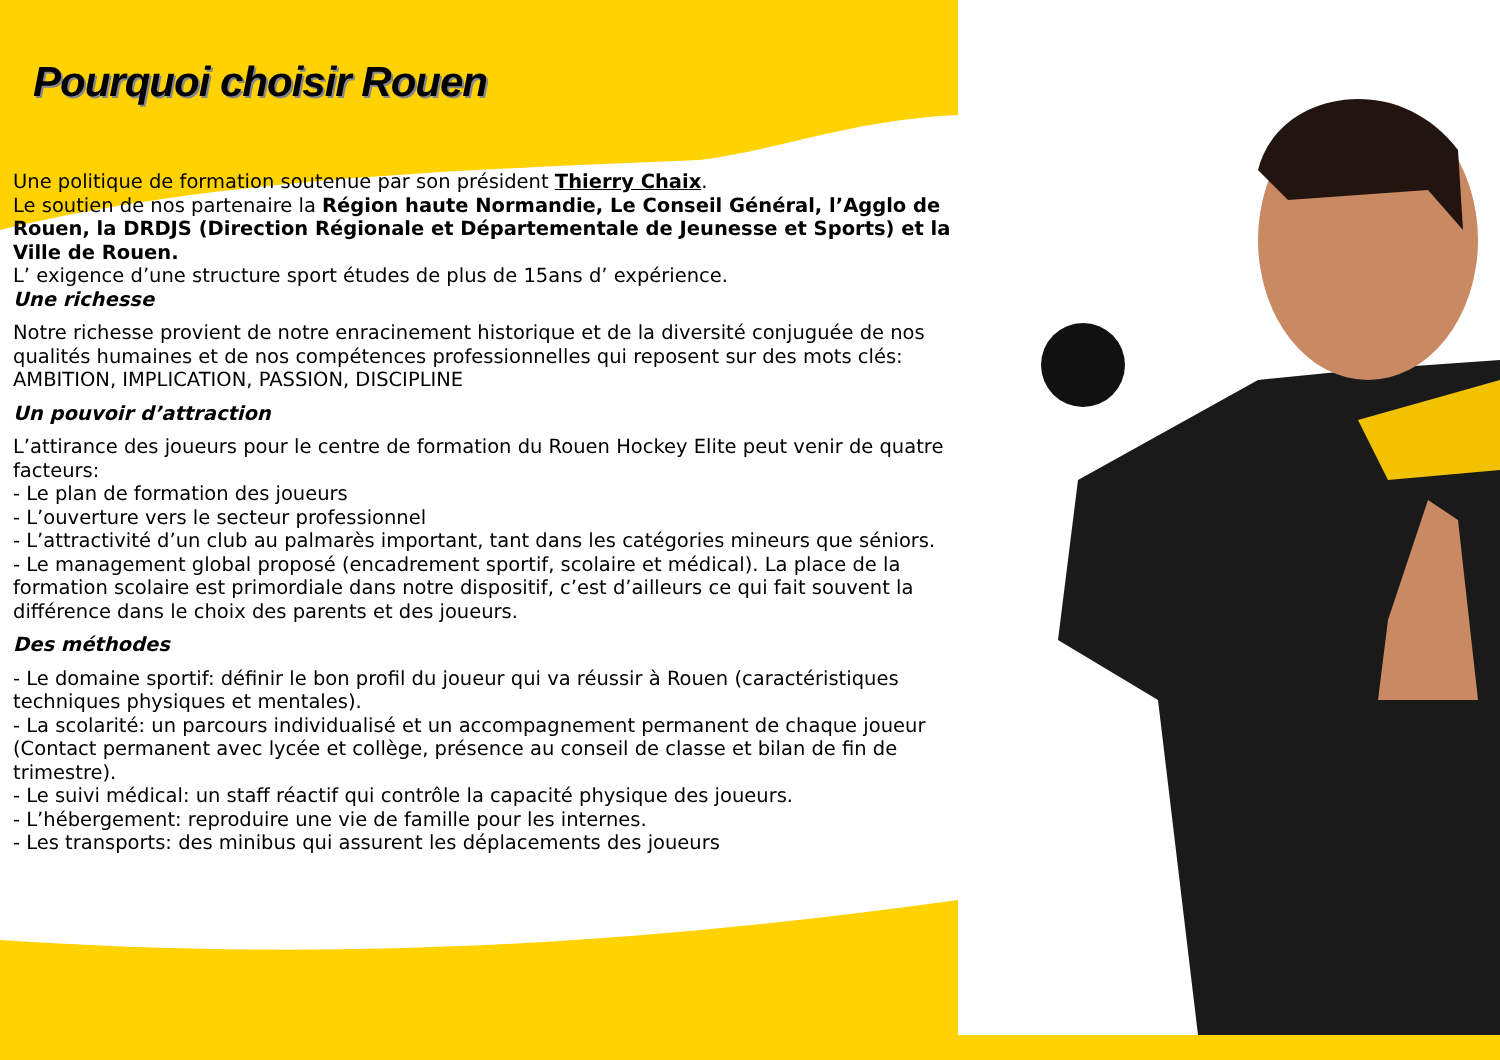Pourquoi choisir Rouen
Une politique de formation soutenue par son président Thierry Chaix.
Le soutien de nos partenaire la Région haute Normandie, Le Conseil Général, l’Agglo de Rouen, la DRDJS (Direction Régionale et Départementale de Jeunesse et Sports) et la Ville de Rouen.
L’ exigence d’une structure sport études de plus de 15ans d’ expérience.
Une richesse
Notre richesse provient de notre enracinement historique et de la diversité conjuguée de nos qualités humaines et de nos compétences professionnelles qui reposent sur des mots clés: AMBITION, IMPLICATION, PASSION, DISCIPLINE
Un pouvoir d’attraction
L’attirance des joueurs pour le centre de formation du Rouen Hockey Elite peut venir de quatre facteurs:
- Le plan de formation des joueurs
- L’ouverture vers le secteur professionnel
- L’attractivité d’un club au palmarès important, tant dans les catégories mineurs que séniors.
- Le management global proposé (encadrement sportif, scolaire et médical). La place de la formation scolaire est primordiale dans notre dispositif, c’est d’ailleurs ce qui fait souvent la différence dans le choix des parents et des joueurs.
Des méthodes
- Le domaine sportif: définir le bon profil du joueur qui va réussir à Rouen (caractéristiques techniques physiques et mentales).
- La scolarité: un parcours individualisé et un accompagnement permanent de chaque joueur (Contact permanent avec lycée et collège, présence au conseil de classe et bilan de fin de trimestre).
- Le suivi médical: un staff réactif qui contrôle la capacité physique des joueurs.
- L’hébergement: reproduire une vie de famille pour les internes.
- Les transports: des minibus qui assurent les déplacements des joueurs